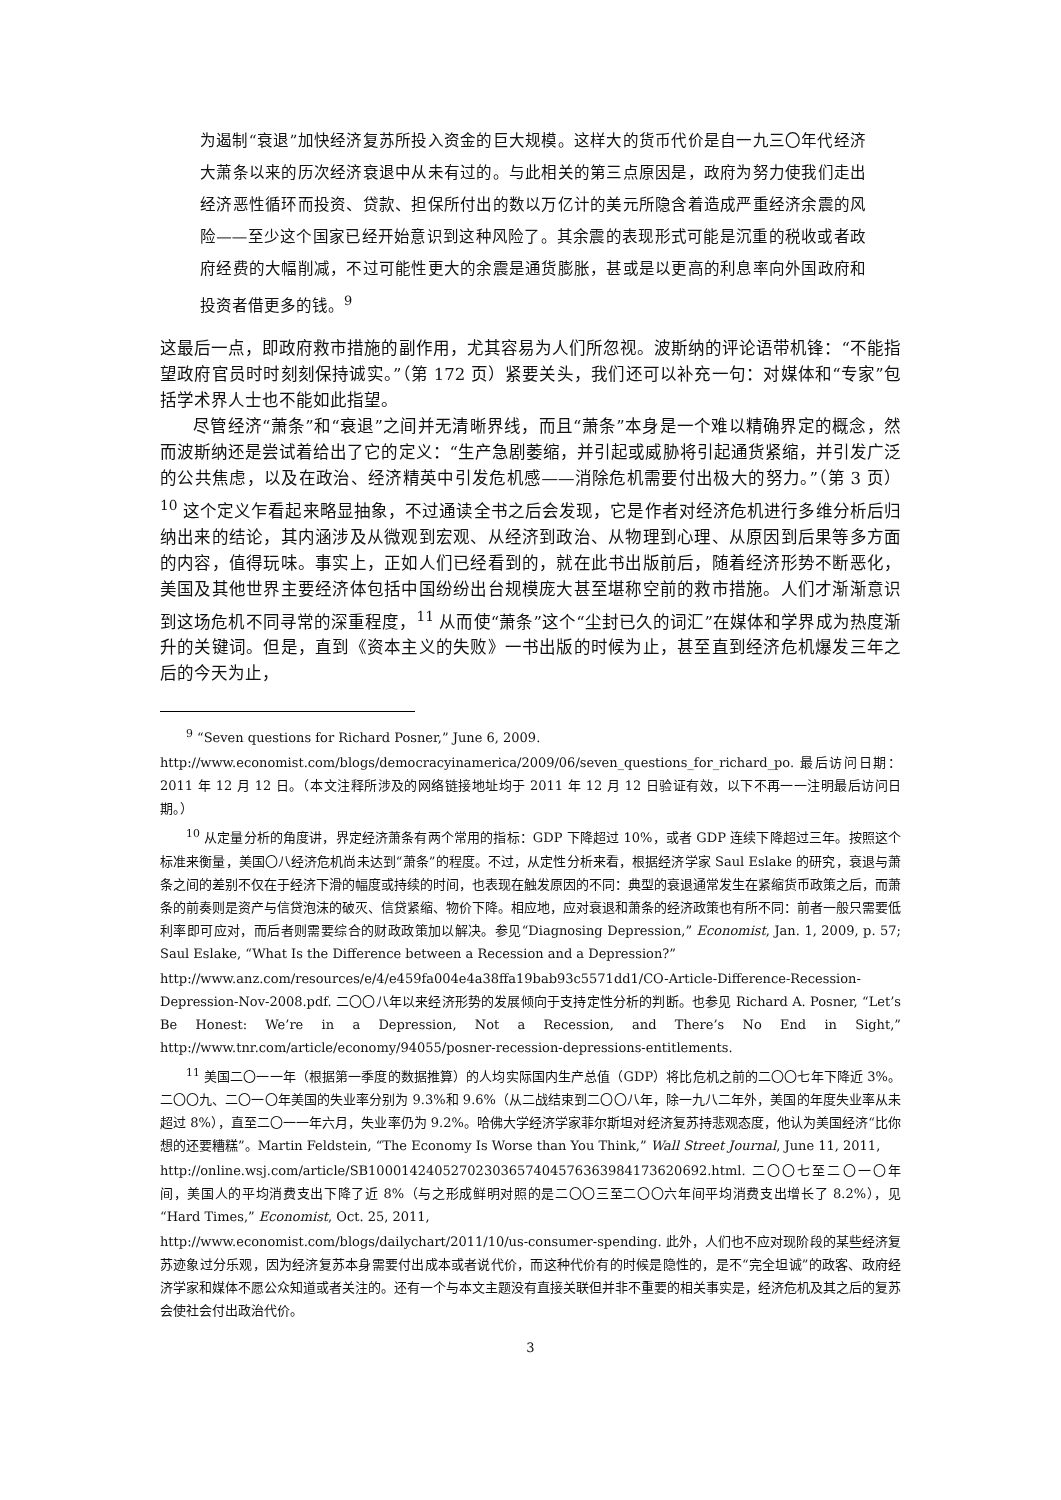为遏制“衰退”加快经济复苏所投入资金的巨大规模。这样大的货币代价是自一九三〇年代经济大萧条以来的历次经济衰退中从未有过的。与此相关的第三点原因是，政府为努力使我们走出经济恶性循环而投资、贷款、担保所付出的数以万亿计的美元所隐含着造成严重经济余震的风险——至少这个国家已经开始意识到这种风险了。其余震的表现形式可能是沉重的税收或者政府经费的大幅削减，不过可能性更大的余震是通货膨胀，甚或是以更高的利息率向外国政府和投资者借更多的钱。<sup>9</sup>
这最后一点，即政府救市措施的副作用，尤其容易为人们所忽视。波斯纳的评论语带机锋：“不能指望政府官员时时刻刻保持诚实。”（第 172 页）紧要关头，我们还可以补充一句：对媒体和“专家”包括学术界人士也不能如此指望。
尽管经济“萧条”和“衰退”之间并无清晰界线，而且“萧条”本身是一个难以精确界定的概念，然而波斯纳还是尝试着给出了它的定义：“生产急剧萎缩，并引起或威胁将引起通货紧缩，并引发广泛的公共焦虑，以及在政治、经济精英中引发危机感——消除危机需要付出极大的努力。”（第 3 页）<sup>10</sup> 这个定义乍看起来略显抽象，不过通读全书之后会发现，它是作者对经济危机进行多维分析后归纳出来的结论，其内涵涉及从微观到宏观、从经济到政治、从物理到心理、从原因到后果等多方面的内容，值得玩味。事实上，正如人们已经看到的，就在此书出版前后，随着经济形势不断恶化，美国及其他世界主要经济体包括中国纷纷出台规模庞大甚至堪称空前的救市措施。人们才渐渐意识到这场危机不同寻常的深重程度，<sup>11</sup> 从而使“萧条”这个“尘封已久的词汇”在媒体和学界成为热度渐升的关键词。但是，直到《资本主义的失败》一书出版的时候为止，甚至直到经济危机爆发三年之后的今天为止，
<sup>9</sup> “Seven questions for Richard Posner,” June 6, 2009.
http://www.economist.com/blogs/democracyinamerica/2009/06/seven_questions_for_richard_po. 最后访问日期：2011 年 12 月 12 日。（本文注释所涉及的网络链接地址均于 2011 年 12 月 12 日验证有效，以下不再一一注明最后访问日期。）
<sup>10</sup> 从定量分析的角度讲，界定经济萧条有两个常用的指标：GDP 下降超过 10%，或者 GDP 连续下降超过三年。按照这个标准来衡量，美国〇八经济危机尚未达到“萧条”的程度。不过，从定性分析来看，根据经济学家 Saul Eslake 的研究，衰退与萧条之间的差别不仅在于经济下滑的幅度或持续的时间，也表现在触发原因的不同：典型的衰退通常发生在紧缩货币政策之后，而萧条的前奏则是资产与信贷泡沫的破灭、信贷紧缩、物价下降。相应地，应对衰退和萧条的经济政策也有所不同：前者一般只需要低利率即可应对，而后者则需要综合的财政政策加以解决。参见“Diagnosing Depression,” Economist, Jan. 1, 2009, p. 57; Saul Eslake, “What Is the Difference between a Recession and a Depression?”
http://www.anz.com/resources/e/4/e459fa004e4a38ffa19bab93c5571dd1/CO-Article-Difference-Recession-Depression-Nov-2008.pdf. 二〇〇八年以来经济形势的发展倾向于支持定性分析的判断。也参见 Richard A. Posner, “Let’s Be Honest: We’re in a Depression, Not a Recession, and There’s No End in Sight,” http://www.tnr.com/article/economy/94055/posner-recession-depressions-entitlements.
<sup>11</sup> 美国二〇一一年（根据第一季度的数据推算）的人均实际国内生产总值（GDP）将比危机之前的二〇〇七年下降近 3%。二〇〇九、二〇一〇年美国的失业率分别为 9.3%和 9.6%（从二战结束到二〇〇八年，除一九八二年外，美国的年度失业率从未超过 8%），直至二〇一一年六月，失业率仍为 9.2%。哈佛大学经济学家菲尔斯坦对经济复苏持悲观态度，他认为美国经济“比你想的还要糟糕”。Martin Feldstein, “The Economy Is Worse than You Think,” Wall Street Journal, June 11, 2011,
http://online.wsj.com/article/SB10001424052702303657404576363984173620692.html. 二〇〇七至二〇一〇年间，美国人的平均消费支出下降了近 8%（与之形成鲜明对照的是二〇〇三至二〇〇六年间平均消费支出增长了 8.2%），见“Hard Times,” Economist, Oct. 25, 2011,
http://www.economist.com/blogs/dailychart/2011/10/us-consumer-spending. 此外，人们也不应对现阶段的某些经济复苏迹象过分乐观，因为经济复苏本身需要付出成本或者说代价，而这种代价有的时候是隐性的，是不“完全坦诚”的政客、政府经济学家和媒体不愿公众知道或者关注的。还有一个与本文主题没有直接关联但并非不重要的相关事实是，经济危机及其之后的复苏会使社会付出政治代价。
3